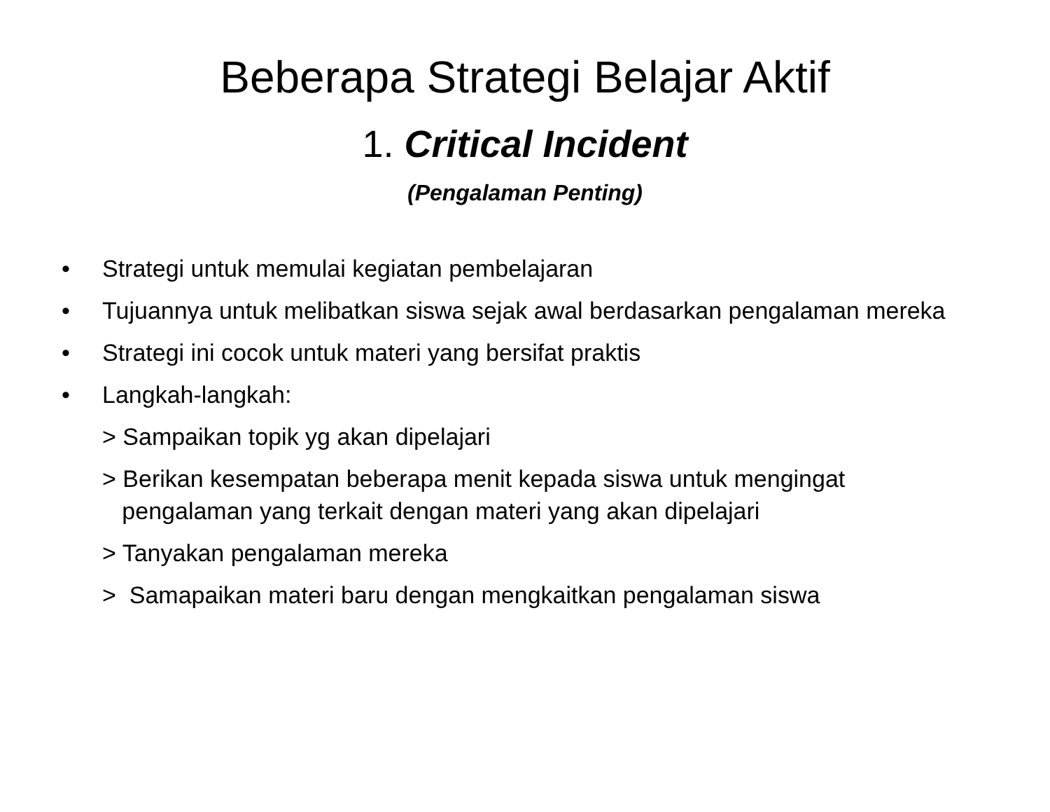Beberapa Strategi Belajar Aktif
1. Critical Incident
(Pengalaman Penting)
• Strategi untuk memulai kegiatan pembelajaran
• Tujuannya untuk melibatkan siswa sejak awal berdasarkan pengalaman mereka
• Strategi ini cocok untuk materi yang bersifat praktis
• Langkah-langkah:
> Sampaikan topik yg akan dipelajari
> Berikan kesempatan beberapa menit kepada siswa untuk mengingat
pengalaman yang terkait dengan materi yang akan dipelajari
> Tanyakan pengalaman mereka
> Samapaikan materi baru dengan mengkaitkan pengalaman siswa